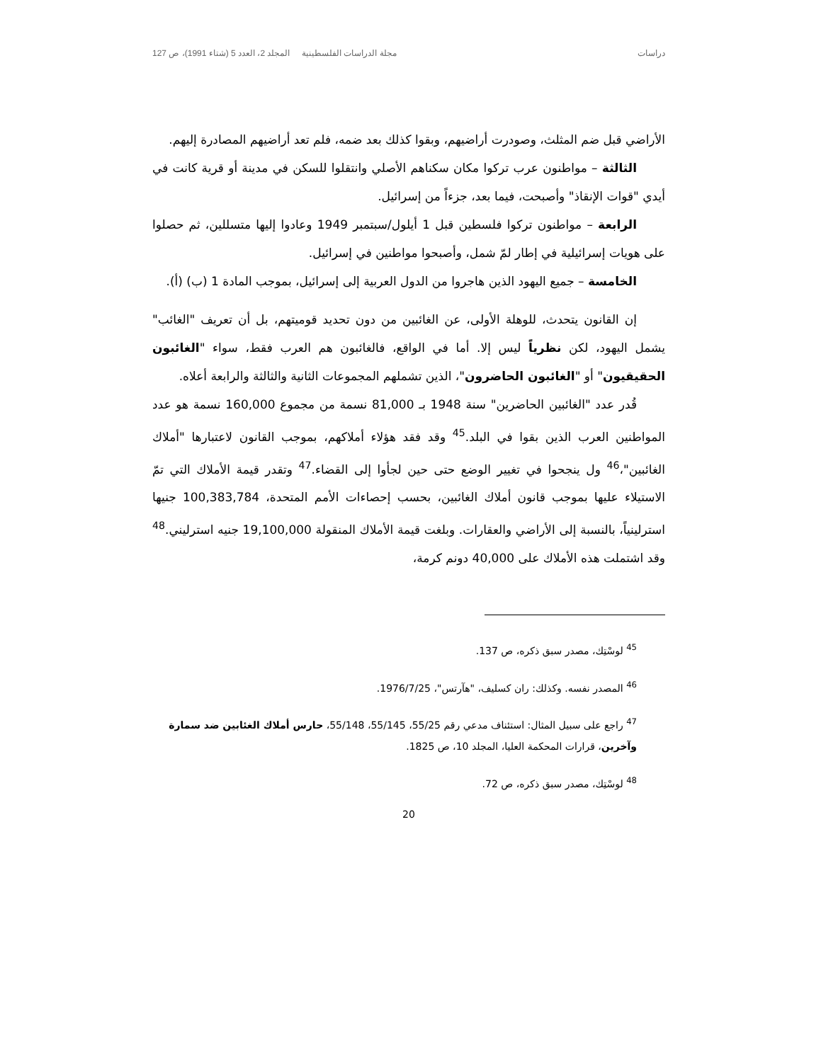دراسات مجلة الدراسات الفلسطينية المجلد 2، العدد 5 (شتاء 1991)، ص 127
الأراضي قبل ضم المثلث، وصودرت أراضيهم، وبقوا كذلك بعد ضمه، فلم تعد أراضيهم المصادرة إليهم.
الثالثة – مواطنون عرب تركوا مكان سكناهم الأصلي وانتقلوا للسكن في مدينة أو قرية كانت في أيدي "قوات الإنقاذ" وأصبحت، فيما بعد، جزءاً من إسرائيل.
الرابعة – مواطنون تركوا فلسطين قبل 1 أيلول/سبتمبر 1949 وعادوا إليها متسللين، ثم حصلوا على هويات إسرائيلية في إطار لمّ شمل، وأصبحوا مواطنين في إسرائيل.
الخامسة – جميع اليهود الذين هاجروا من الدول العربية إلى إسرائيل، بموجب المادة 1 (ب) (أ).
إن القانون يتحدث، للوهلة الأولى، عن الغائبين من دون تحديد قوميتهم، بل أن تعريف "الغائب" يشمل اليهود، لكن نظرياً ليس إلا. أما في الواقع، فالغائبون هم العرب فقط، سواء "الغائبون الحقيقيون" أو "الغائبون الحاضرون"، الذين تشملهم المجموعات الثانية والثالثة والرابعة أعلاه.
قُدر عدد "الغائبين الحاضرين" سنة 1948 بـ 81,000 نسمة من مجموع 160,000 نسمة هو عدد المواطنين العرب الذين بقوا في البلد.<sup>45</sup> وقد فقد هؤلاء أملاكهم، بموجب القانون لاعتبارها "أملاك الغائبين"،<sup>46</sup> ول ينجحوا في تغيير الوضع حتى حين لجأوا إلى القضاء.<sup>47</sup> وتقدر قيمة الأملاك التي تمّ الاستيلاء عليها بموجب قانون أملاك الغائبين، بحسب إحصاءات الأمم المتحدة، 100,383,784 جنيها استرلينياً، بالنسبة إلى الأراضي والعقارات. وبلغت قيمة الأملاك المنقولة 19,100,000 جنيه استرليني.<sup>48</sup> وقد اشتملت هذه الأملاك على 40,000 دونم كرمة،
<sup>45</sup> لوسْتِك، مصدر سبق ذكره، ص 137.
<sup>46</sup> المصدر نفسه. وكذلك: ران كسليف، "هآرتس"، 1976/7/25.
<sup>47</sup> راجع على سبيل المثال: استئناف مدعي رقم 55/25، 55/145، 55/148، حارس أملاك الغئابين ضد سمارة وآخرين، قرارات المحكمة العليا، المجلد 10، ص 1825.
<sup>48</sup> لوسْتِك، مصدر سبق ذكره، ص 72.
20